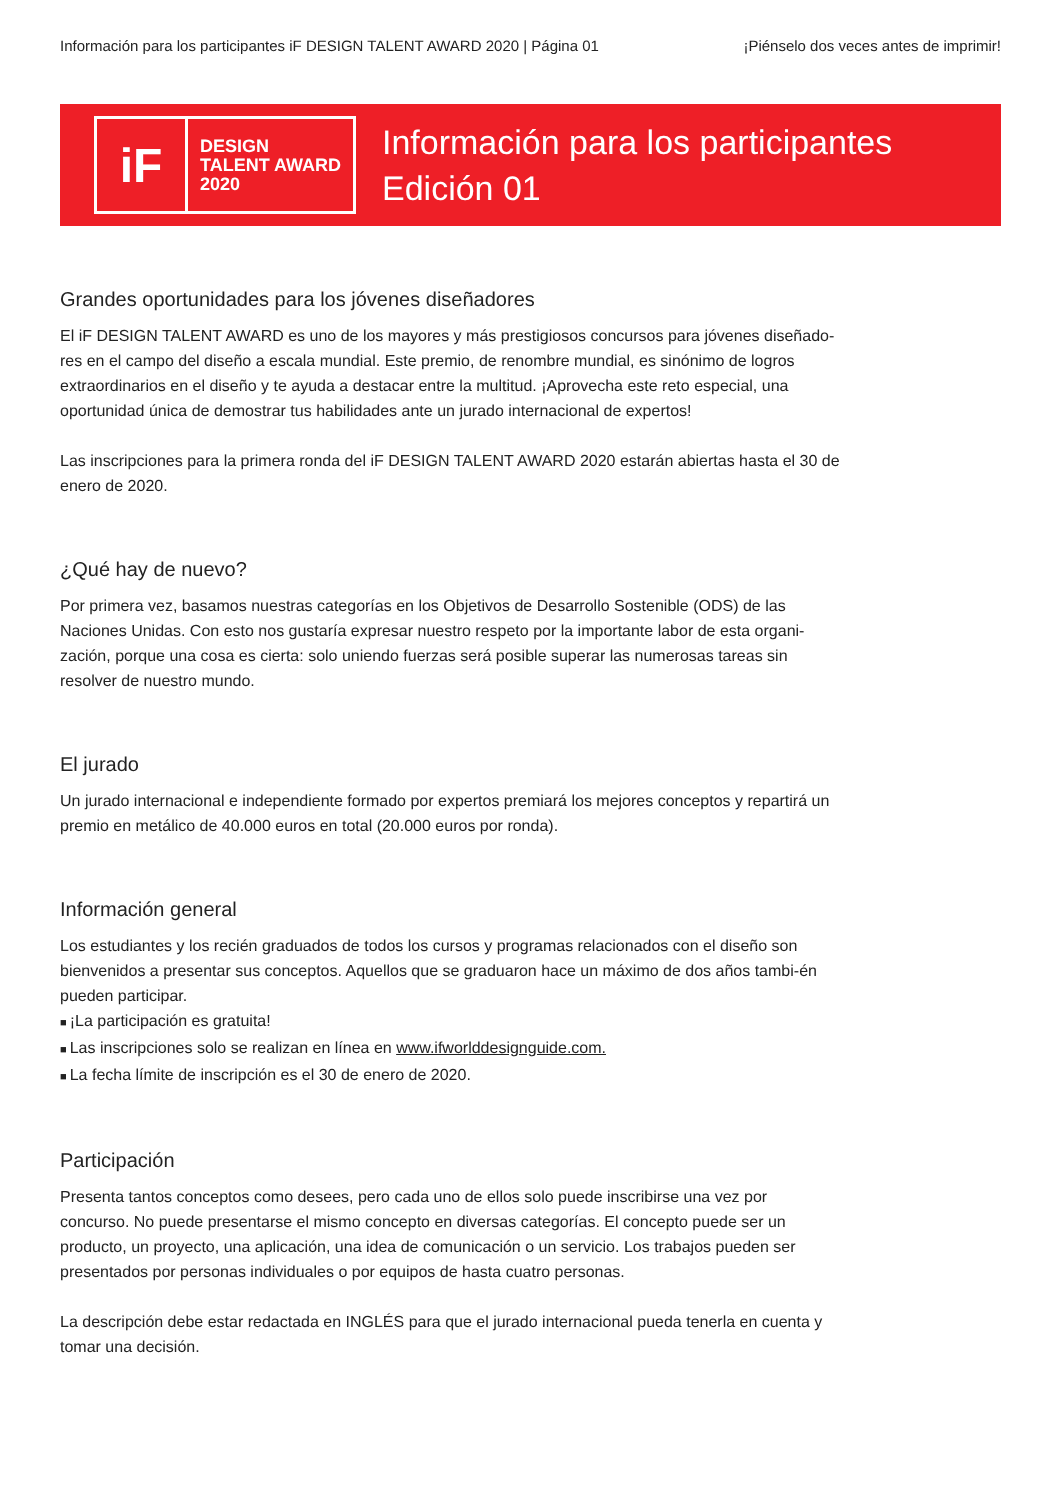Información para los participantes iF DESIGN TALENT AWARD 2020 | Página 01 ¡Piénselo dos veces antes de imprimir!
iF
DESIGN
TALENT AWARD
2020
Información para los participantes
Edición 01
Grandes oportunidades para los jóvenes diseñadores
El iF DESIGN TALENT AWARD es uno de los mayores y más prestigiosos concursos para jóvenes diseñado-res en el campo del diseño a escala mundial. Este premio, de renombre mundial, es sinónimo de logros extraordinarios en el diseño y te ayuda a destacar entre la multitud. ¡Aprovecha este reto especial, una oportunidad única de demostrar tus habilidades ante un jurado internacional de expertos!
Las inscripciones para la primera ronda del iF DESIGN TALENT AWARD 2020 estarán abiertas hasta el 30 de enero de 2020.
¿Qué hay de nuevo?
Por primera vez, basamos nuestras categorías en los Objetivos de Desarrollo Sostenible (ODS) de las Naciones Unidas. Con esto nos gustaría expresar nuestro respeto por la importante labor de esta organi-zación, porque una cosa es cierta: solo uniendo fuerzas será posible superar las numerosas tareas sin resolver de nuestro mundo.
El jurado
Un jurado internacional e independiente formado por expertos premiará los mejores conceptos y repartirá un premio en metálico de 40.000 euros en total (20.000 euros por ronda).
Información general
Los estudiantes y los recién graduados de todos los cursos y programas relacionados con el diseño son bienvenidos a presentar sus conceptos. Aquellos que se graduaron hace un máximo de dos años tambi-én pueden participar.
¡La participación es gratuita!
Las inscripciones solo se realizan en línea en www.ifworlddesignguide.com.
La fecha límite de inscripción es el 30 de enero de 2020.
Participación
Presenta tantos conceptos como desees, pero cada uno de ellos solo puede inscribirse una vez por concurso. No puede presentarse el mismo concepto en diversas categorías. El concepto puede ser un producto, un proyecto, una aplicación, una idea de comunicación o un servicio. Los trabajos pueden ser presentados por personas individuales o por equipos de hasta cuatro personas.
La descripción debe estar redactada en INGLÉS para que el jurado internacional pueda tenerla en cuenta y tomar una decisión.